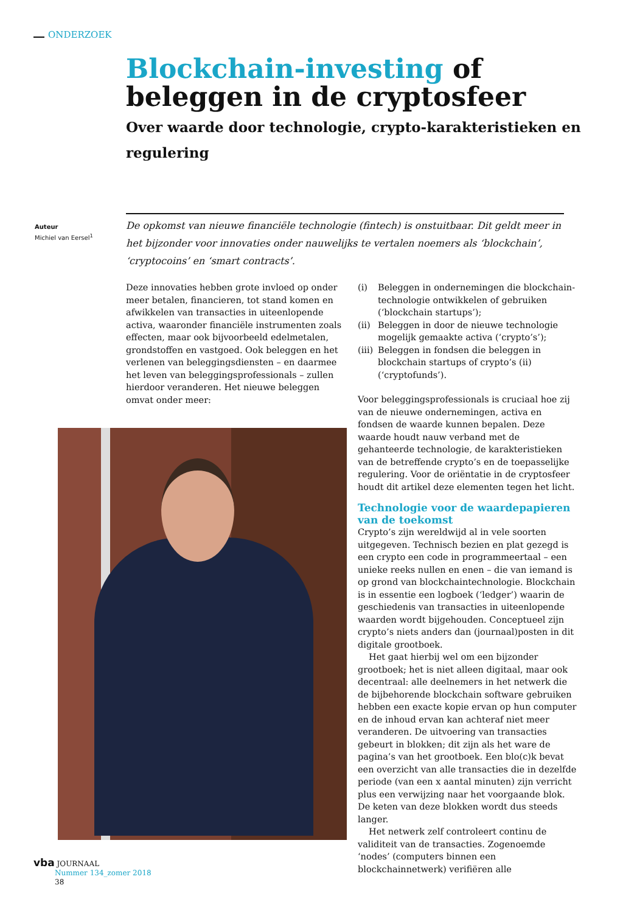ONDERZOEK
Blockchain-investing of
beleggen in de cryptosfeer
Over waarde door technologie, crypto-karakteristieken en regulering
Auteur
Michiel van Eersel<sup>1</sup>
De opkomst van nieuwe financiële technologie (fintech) is onstuitbaar. Dit geldt meer in het bijzonder voor innovaties onder nauwelijks te vertalen noemers als ‘blockchain’, ‘cryptocoins’ en ‘smart contracts’.
Deze innovaties hebben grote invloed op onder meer betalen, financieren, tot stand komen en afwikkelen van transacties in uiteenlopende activa, waaronder financiële instrumenten zoals effecten, maar ook bijvoorbeeld edelmetalen, grondstoffen en vastgoed. Ook beleggen en het verlenen van beleggingsdiensten – en daarmee het leven van beleggingsprofessionals – zullen hierdoor veranderen. Het nieuwe beleggen omvat onder meer:
(i) Beleggen in ondernemingen die blockchain-technologie ontwikkelen of gebruiken (‘blockchain startups’);
(ii)
Beleggen in door de nieuwe technologie mogelijk gemaakte activa (‘crypto’s’);
(iii)
Beleggen in fondsen die beleggen in blockchain startups of crypto’s (ii) (‘cryptofunds’).
Voor beleggingsprofessionals is cruciaal hoe zij van de nieuwe ondernemingen, activa en fondsen de waarde kunnen bepalen. Deze waarde houdt nauw verband met de gehanteerde technologie, de karakteristieken van de betreffende crypto’s en de toepasselijke regulering. Voor de oriëntatie in de cryptosfeer houdt dit artikel deze elementen tegen het licht.
Technologie voor de waardepapieren van de toekomst
Crypto’s zijn wereldwijd al in vele soorten uitgegeven. Technisch bezien en plat gezegd is een crypto een code in programmeertaal – een unieke reeks nullen en enen – die van iemand is op grond van blockchaintechnologie. Blockchain is in essentie een logboek (‘ledger’) waarin de geschiedenis van transacties in uiteenlopende waarden wordt bijgehouden. Conceptueel zijn crypto’s niets anders dan (journaal)posten in dit digitale grootboek.
Het gaat hierbij wel om een bijzonder grootboek; het is niet alleen digitaal, maar ook decentraal: alle deelnemers in het netwerk die de bijbehorende blockchain software gebruiken hebben een exacte kopie ervan op hun computer en de inhoud ervan kan achteraf niet meer veranderen. De uitvoering van transacties gebeurt in blokken; dit zijn als het ware de pagina’s van het grootboek. Een blo(c)k bevat een overzicht van alle transacties die in dezelfde periode (van een x aantal minuten) zijn verricht plus een verwijzing naar het voorgaande blok. De keten van deze blokken wordt dus steeds langer.
Het netwerk zelf controleert continu de validiteit van de transacties. Zogenoemde ‘nodes’ (computers binnen een blockchainnetwerk) verifiëren alle
vba JOURNAAL
Nummer 134_zomer 2018
38